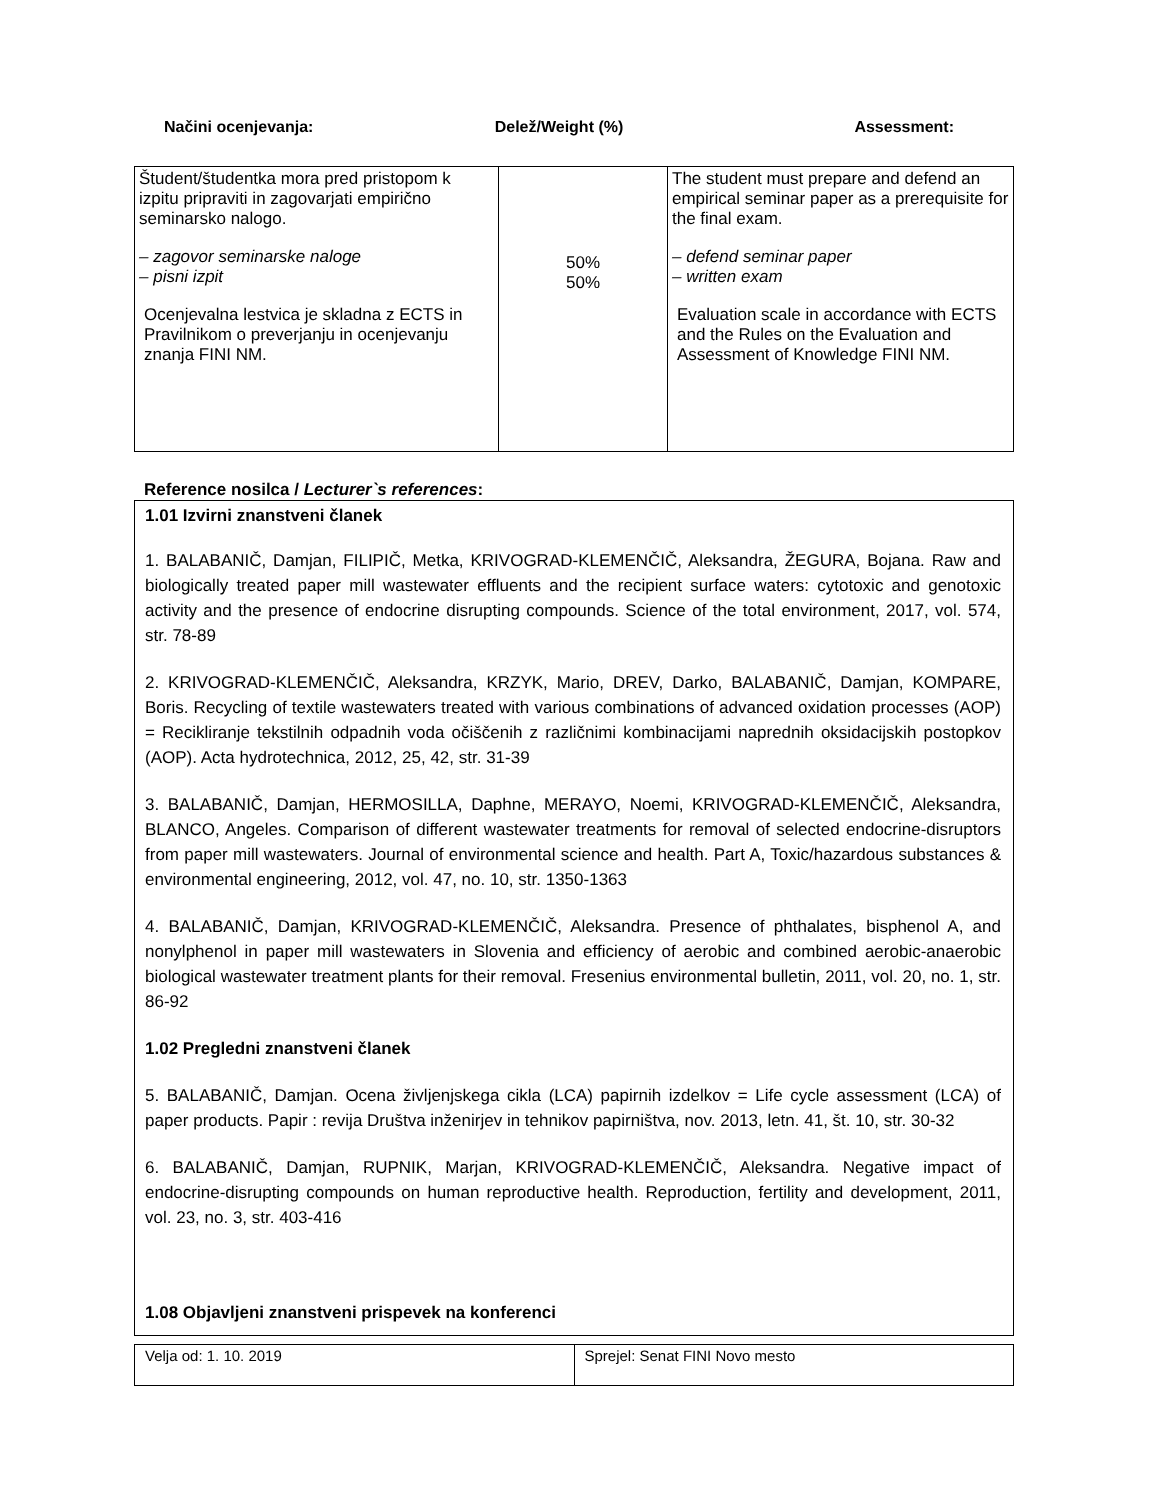Načini ocenjevanja: Delež/Weight (%) Assessment:
| Študent/študentka mora pred pristopom k izpitu pripraviti in zagovarjati empirično seminarsko nalogo. – zagovor seminarske naloge – pisni izpit Ocenjevalna lestvica je skladna z ECTS in Pravilnikom o preverjanju in ocenjevanju znanja FINI NM. | 50% 50% | The student must prepare and defend an empirical seminar paper as a prerequisite for the final exam. – defend seminar paper – written exam Evaluation scale in accordance with ECTS and the Rules on the Evaluation and Assessment of Knowledge FINI NM. |
Reference nosilca / Lecturer`s references:
1.01 Izvirni znanstveni članek
1. BALABANIČ, Damjan, FILIPIČ, Metka, KRIVOGRAD-KLEMENČIČ, Aleksandra, ŽEGURA, Bojana. Raw and biologically treated paper mill wastewater effluents and the recipient surface waters: cytotoxic and genotoxic activity and the presence of endocrine disrupting compounds. Science of the total environment, 2017, vol. 574, str. 78-89
2. KRIVOGRAD-KLEMENČIČ, Aleksandra, KRZYK, Mario, DREV, Darko, BALABANIČ, Damjan, KOMPARE, Boris. Recycling of textile wastewaters treated with various combinations of advanced oxidation processes (AOP) = Recikliranje tekstilnih odpadnih voda očiščenih z različnimi kombinacijami naprednih oksidacijskih postopkov (AOP). Acta hydrotechnica, 2012, 25, 42, str. 31-39
3. BALABANIČ, Damjan, HERMOSILLA, Daphne, MERAYO, Noemi, KRIVOGRAD-KLEMENČIČ, Aleksandra, BLANCO, Angeles. Comparison of different wastewater treatments for removal of selected endocrine-disruptors from paper mill wastewaters. Journal of environmental science and health. Part A, Toxic/hazardous substances & environmental engineering, 2012, vol. 47, no. 10, str. 1350-1363
4. BALABANIČ, Damjan, KRIVOGRAD-KLEMENČIČ, Aleksandra. Presence of phthalates, bisphenol A, and nonylphenol in paper mill wastewaters in Slovenia and efficiency of aerobic and combined aerobic-anaerobic biological wastewater treatment plants for their removal. Fresenius environmental bulletin, 2011, vol. 20, no. 1, str. 86-92
1.02 Pregledni znanstveni članek
5. BALABANIČ, Damjan. Ocena življenjskega cikla (LCA) papirnih izdelkov = Life cycle assessment (LCA) of paper products. Papir : revija Društva inženirjev in tehnikov papirništva, nov. 2013, letn. 41, št. 10, str. 30-32
6. BALABANIČ, Damjan, RUPNIK, Marjan, KRIVOGRAD-KLEMENČIČ, Aleksandra. Negative impact of endocrine-disrupting compounds on human reproductive health. Reproduction, fertility and development, 2011, vol. 23, no. 3, str. 403-416
1.08 Objavljeni znanstveni prispevek na konferenci
| Velja od: 1. 10. 2019 | Sprejel: Senat FINI Novo mesto |